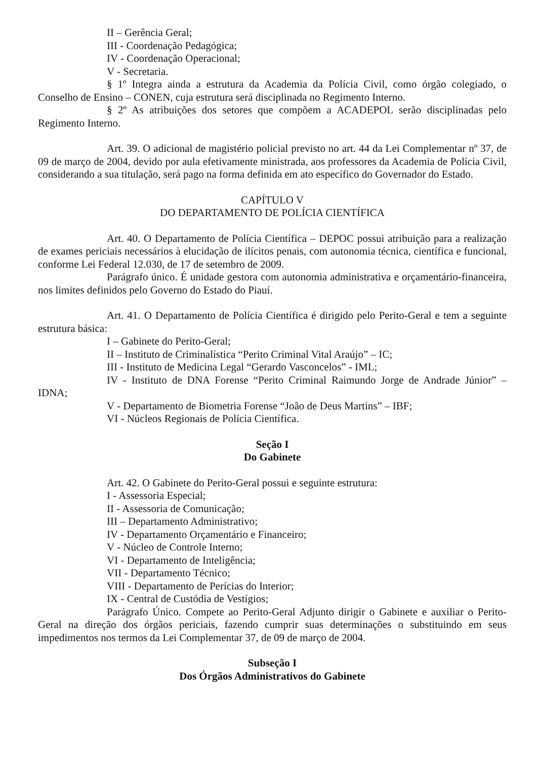II – Gerência Geral;
III - Coordenação Pedagógica;
IV - Coordenação Operacional;
V - Secretaria.
§ 1º Integra ainda a estrutura da Academia da Polícia Civil, como órgão colegiado, o Conselho de Ensino – CONEN, cuja estrutura será disciplinada no Regimento Interno.
§ 2º As atribuições dos setores que compõem a ACADEPOL serão disciplinadas pelo Regimento Interno.
Art. 39. O adicional de magistério policial previsto no art. 44 da Lei Complementar nº 37, de 09 de março de 2004, devido por aula efetivamente ministrada, aos professores da Academia de Polícia Civil, considerando a sua titulação, será pago na forma definida em ato específico do Governador do Estado.
CAPÍTULO V
DO DEPARTAMENTO DE POLÍCIA CIENTÍFICA
Art. 40. O Departamento de Polícia Científica – DEPOC possui atribuição para a realização de exames periciais necessários à elucidação de ilícitos penais, com autonomia técnica, científica e funcional, conforme Lei Federal 12.030, de 17 de setembro de 2009.
Parágrafo único. É unidade gestora com autonomia administrativa e orçamentário-financeira, nos limites definidos pelo Governo do Estado do Piauí.
Art. 41. O Departamento de Polícia Científica é dirigido pelo Perito-Geral e tem a seguinte estrutura básica:
I – Gabinete do Perito-Geral;
II – Instituto de Criminalística “Perito Criminal Vital Araújo” – IC;
III - Instituto de Medicina Legal “Gerardo Vasconcelos” - IML;
IV - Instituto de DNA Forense “Perito Criminal Raimundo Jorge de Andrade Júnior” – IDNA;
V - Departamento de Biometria Forense “João de Deus Martins” – IBF;
VI - Núcleos Regionais de Polícia Científica.
Seção I
Do Gabinete
Art. 42. O Gabinete do Perito-Geral possui e seguinte estrutura:
I - Assessoria Especial;
II - Assessoria de Comunicação;
III – Departamento Administrativo;
IV - Departamento Orçamentário e Financeiro;
V - Núcleo de Controle Interno;
VI - Departamento de Inteligência;
VII - Departamento Técnico;
VIII - Departamento de Perícias do Interior;
IX - Central de Custódia de Vestígios;
Parágrafo Único. Compete ao Perito-Geral Adjunto dirigir o Gabinete e auxiliar o Perito-Geral na direção dos órgãos periciais, fazendo cumprir suas determinações o substituindo em seus impedimentos nos termos da Lei Complementar 37, de 09 de março de 2004.
Subseção I
Dos Órgãos Administrativos do Gabinete